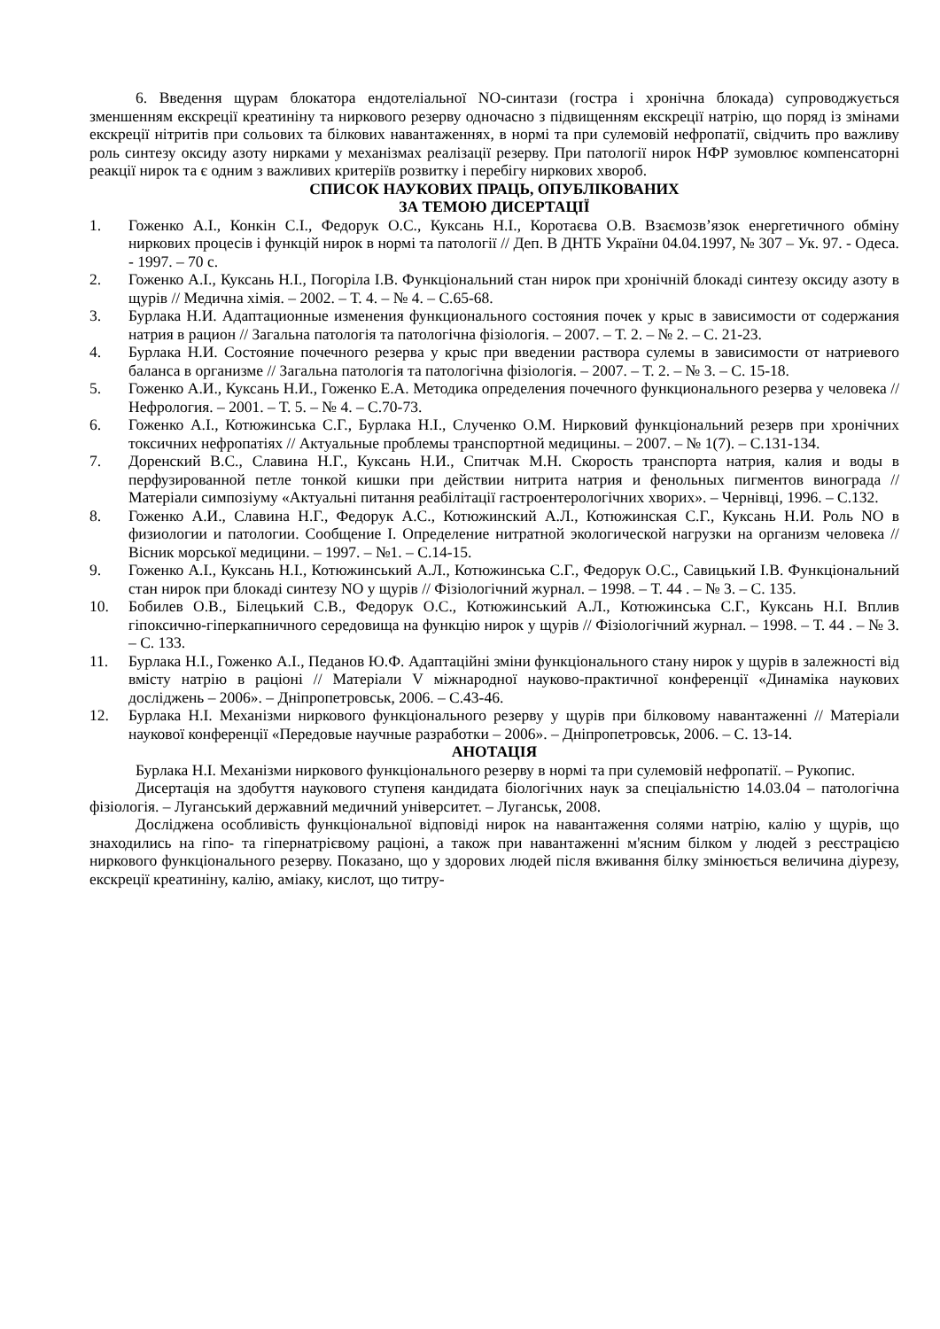6. Введення щурам блокатора ендотеліальної NO-синтази (гостра і хронічна блокада) супроводжується зменшенням екскреції креатиніну та ниркового резерву одночасно з підвищенням екскреції натрію, що поряд із змінами екскреції нітритів при сольових та білкових навантаженнях, в нормі та при сулемовій нефропатії, свідчить про важливу роль синтезу оксиду азоту нирками у механізмах реалізації резерву. При патології нирок НФР зумовлює компенсаторні реакції нирок та є одним з важливих критеріїв розвитку і перебігу ниркових хвороб.
СПИСОК НАУКОВИХ ПРАЦЬ, ОПУБЛІКОВАНИХ
ЗА ТЕМОЮ ДИСЕРТАЦІЇ
1. Гоженко А.І., Конкін С.І., Федорук О.С., Куксань Н.І., Коротаєва О.В. Взаємозв’язок енергетичного обміну ниркових процесів і функцій нирок в нормі та патології // Деп. В ДНТБ України 04.04.1997, № 307 – Ук. 97. - Одеса. - 1997. – 70 с.
2. Гоженко А.І., Куксань Н.І., Погоріла І.В. Функціональний стан нирок при хронічній блокаді синтезу оксиду азоту в щурів // Медична хімія. – 2002. – Т. 4. – № 4. – С.65-68.
3. Бурлака Н.И. Адаптационные изменения функционального состояния почек у крыс в зависимости от содержания натрия в рацион // Загальна патологія та патологічна фізіологія. – 2007. – Т. 2. – № 2. – С. 21-23.
4. Бурлака Н.И. Состояние почечного резерва у крыс при введении раствора сулемы в зависимости от натриевого баланса в организме // Загальна патологія та патологічна фізіологія. – 2007. – Т. 2. – № 3. – С. 15-18.
5. Гоженко А.И., Куксань Н.И., Гоженко Е.А. Методика определения почечного функционального резерва у человека // Нефрология. – 2001. – Т. 5. – № 4. – С.70-73.
6. Гоженко А.І., Котюжинська С.Г., Бурлака Н.І., Слученко О.М. Нирковий функціональний резерв при хронічних токсичних нефропатіях // Актуальные проблемы транспортной медицины. – 2007. – № 1(7). – С.131-134.
7. Доренский В.С., Славина Н.Г., Куксань Н.И., Спитчак М.Н. Скорость транспорта натрия, калия и воды в перфузированной петле тонкой кишки при действии нитрита натрия и фенольных пигментов винограда // Матеріали симпозіуму «Актуальні питання реабілітації гастроентерологічних хворих». – Чернівці, 1996. – С.132.
8. Гоженко А.И., Славина Н.Г., Федорук А.С., Котюжинский А.Л., Котюжинская С.Г., Куксань Н.И. Роль NO в физиологии и патологии. Сообщение I. Определение нитратной экологической нагрузки на организм человека // Вісник морської медицини. – 1997. – №1. – С.14-15.
9. Гоженко А.І., Куксань Н.І., Котюжинський А.Л., Котюжинська С.Г., Федорук О.С., Савицький І.В. Функціональний стан нирок при блокаді синтезу NO у щурів // Фізіологічний журнал. – 1998. – Т. 44 . – № 3. – С. 135.
10. Бобилев О.В., Білецький С.В., Федорук О.С., Котюжинський А.Л., Котюжинська С.Г., Куксань Н.І. Вплив гіпоксично-гіперкапничного середовища на функцію нирок у щурів // Фізіологічний журнал. – 1998. – Т. 44 . – № 3. – С. 133.
11. Бурлака Н.І., Гоженко А.І., Педанов Ю.Ф. Адаптаційні зміни функціонального стану нирок у щурів в залежності від вмісту натрію в раціоні // Матеріали V міжнародної науково-практичної конференції «Динаміка наукових досліджень – 2006». – Дніпропетровськ, 2006. – С.43-46.
12. Бурлака Н.І. Механізми ниркового функціонального резерву у щурів при білковому навантаженні // Матеріали наукової конференції «Передовые научные разработки – 2006». – Дніпропетровськ, 2006. – С. 13-14.
АНОТАЦІЯ
Бурлака Н.І. Механізми ниркового функціонального резерву в нормі та при сулемовій нефропатії. – Рукопис.
Дисертація на здобуття наукового ступеня кандидата біологічних наук за спеціальністю 14.03.04 – патологічна фізіологія. – Луганський державний медичний університет. – Луганськ, 2008.
Досліджена особливість функціональної відповіді нирок на навантаження солями натрію, калію у щурів, що знаходились на гіпо- та гіпернатрієвому раціоні, а також при навантаженні м'ясним білком у людей з реєстрацією ниркового функціонального резерву. Показано, що у здорових людей після вживання білку змінюється величина діурезу, екскреції креатиніну, калію, аміаку, кислот, що титру-